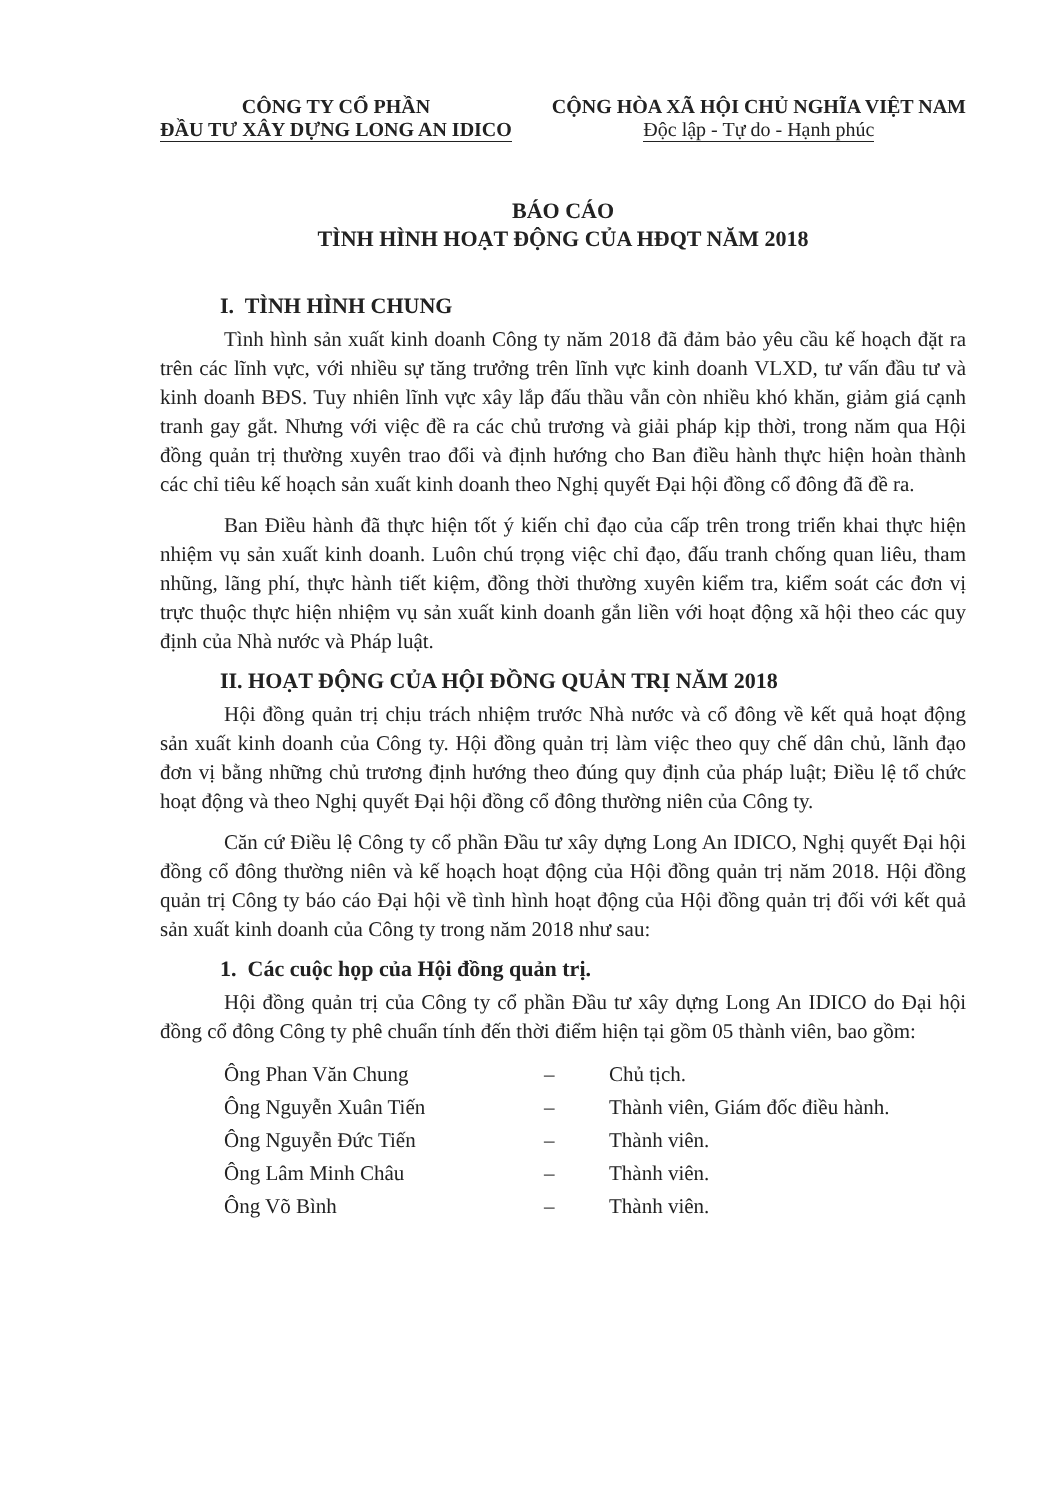CÔNG TY CỔ PHẦN
ĐẦU TƯ XÂY DỰNG LONG AN IDICO
CỘNG HÒA XÃ HỘI CHỦ NGHĨA VIỆT NAM
Độc lập - Tự do - Hạnh phúc
BÁO CÁO
TÌNH HÌNH HOẠT ĐỘNG CỦA HĐQT NĂM 2018
I. TÌNH HÌNH CHUNG
Tình hình sản xuất kinh doanh Công ty năm 2018 đã đảm bảo yêu cầu kế hoạch đặt ra trên các lĩnh vực, với nhiều sự tăng trưởng trên lĩnh vực kinh doanh VLXD, tư vấn đầu tư và kinh doanh BĐS. Tuy nhiên lĩnh vực xây lắp đấu thầu vẫn còn nhiều khó khăn, giảm giá cạnh tranh gay gắt. Nhưng với việc đề ra các chủ trương và giải pháp kịp thời, trong năm qua Hội đồng quản trị thường xuyên trao đổi và định hướng cho Ban điều hành thực hiện hoàn thành các chỉ tiêu kế hoạch sản xuất kinh doanh theo Nghị quyết Đại hội đồng cổ đông đã đề ra.
Ban Điều hành đã thực hiện tốt ý kiến chỉ đạo của cấp trên trong triển khai thực hiện nhiệm vụ sản xuất kinh doanh. Luôn chú trọng việc chỉ đạo, đấu tranh chống quan liêu, tham nhũng, lãng phí, thực hành tiết kiệm, đồng thời thường xuyên kiểm tra, kiểm soát các đơn vị trực thuộc thực hiện nhiệm vụ sản xuất kinh doanh gắn liền với hoạt động xã hội theo các quy định của Nhà nước và Pháp luật.
II. HOẠT ĐỘNG CỦA HỘI ĐỒNG QUẢN TRỊ NĂM 2018
Hội đồng quản trị chịu trách nhiệm trước Nhà nước và cổ đông về kết quả hoạt động sản xuất kinh doanh của Công ty. Hội đồng quản trị làm việc theo quy chế dân chủ, lãnh đạo đơn vị bằng những chủ trương định hướng theo đúng quy định của pháp luật; Điều lệ tổ chức hoạt động và theo Nghị quyết Đại hội đồng cổ đông thường niên của Công ty.
Căn cứ Điều lệ Công ty cổ phần Đầu tư xây dựng Long An IDICO, Nghị quyết Đại hội đồng cổ đông thường niên và kế hoạch hoạt động của Hội đồng quản trị năm 2018. Hội đồng quản trị Công ty báo cáo Đại hội về tình hình hoạt động của Hội đồng quản trị đối với kết quả sản xuất kinh doanh của Công ty trong năm 2018 như sau:
1. Các cuộc họp của Hội đồng quản trị.
Hội đồng quản trị của Công ty cổ phần Đầu tư xây dựng Long An IDICO do Đại hội đồng cổ đông Công ty phê chuẩn tính đến thời điểm hiện tại gồm 05 thành viên, bao gồm:
Ông Phan Văn Chung
–
Chủ tịch.
Ông Nguyễn Xuân Tiến
–
Thành viên, Giám đốc điều hành.
Ông Nguyễn Đức Tiến
–
Thành viên.
Ông Lâm Minh Châu
–
Thành viên.
Ông Võ Bình
–
Thành viên.